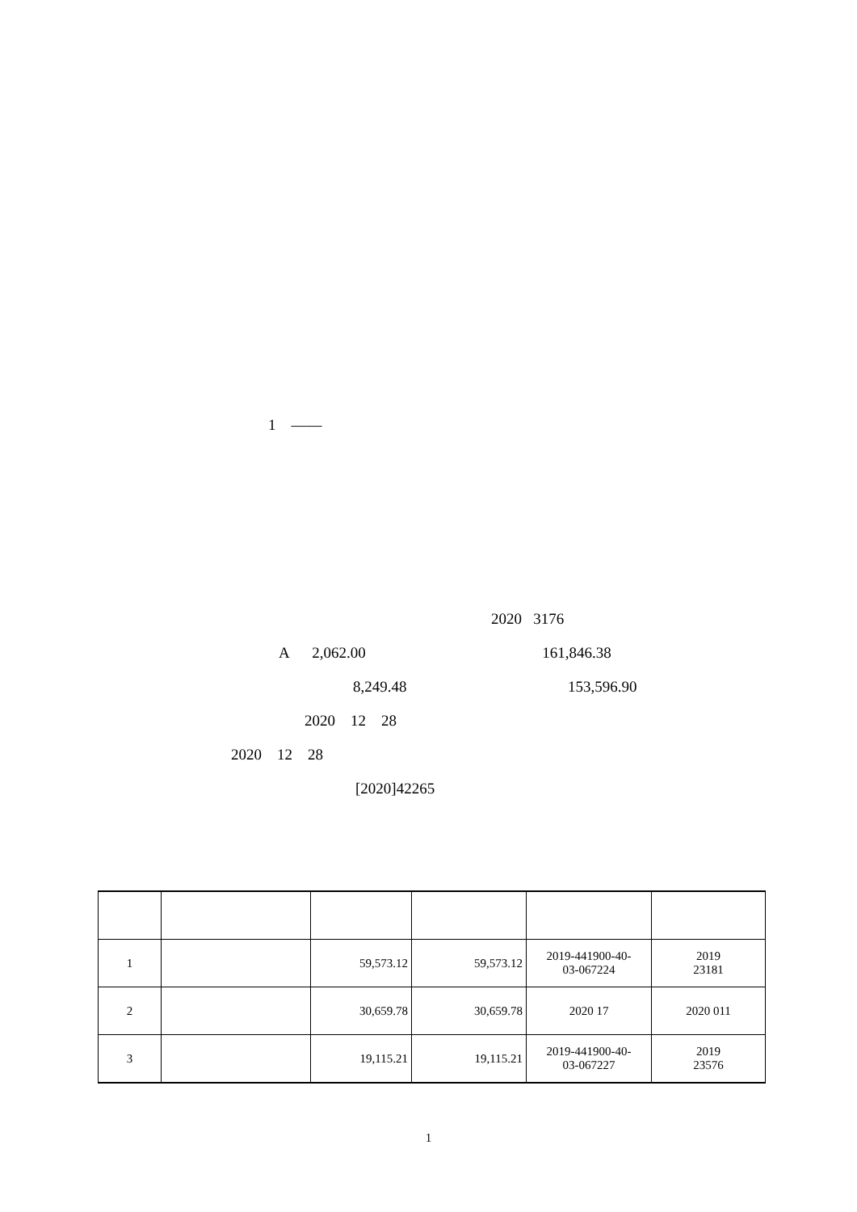1 ——
2020 3176
A 2,062.00 161,846.38
8,249.48 153,596.90
2020 12 28
2020 12 28
[2020]42265
| 1 | | 59,573.12 | 59,573.12 | 2019-441900-40- 03-067224 | 2019 23181 |
| 2 | | 30,659.78 | 30,659.78 | 2020 17 | 2020 011 |
| 3 | | 19,115.21 | 19,115.21 | 2019-441900-40- 03-067227 | 2019 23576 |
1